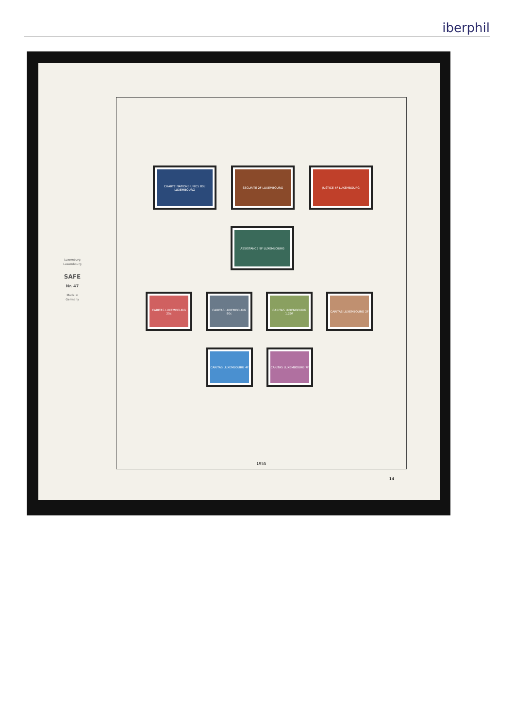iberphil
Luxemburg
Luxembourg
SAFE
Nr. 47
Made in
Germany
CHARTE NATIONS UNIES 80c LUXEMBOURG
SECURITE 2F LUXEMBOURG JUSTICE 4F LUXEMBOURG
ASSISTANCE 9F LUXEMBOURG
CARITAS LUXEMBOURG 25c CARITAS LUXEMBOURG 80c CARITAS LUXEMBOURG 1.20F CARITAS LUXEMBOURG 2F
CARITAS LUXEMBOURG 4F CARITAS LUXEMBOURG 7F
1955
14